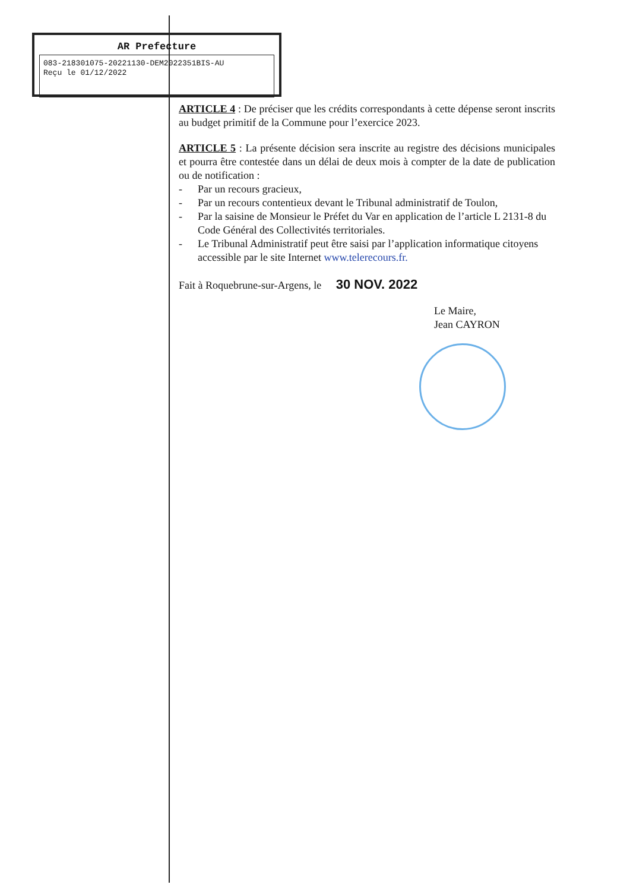AR Prefecture
083-218301075-20221130-DEM2022351BIS-AU
Reçu le 01/12/2022
ARTICLE 4 : De préciser que les crédits correspondants à cette dépense seront inscrits au budget primitif de la Commune pour l’exercice 2023.
ARTICLE 5 : La présente décision sera inscrite au registre des décisions municipales et pourra être contestée dans un délai de deux mois à compter de la date de publication ou de notification :
- Par un recours gracieux,
- Par un recours contentieux devant le Tribunal administratif de Toulon,
- Par la saisine de Monsieur le Préfet du Var en application de l’article L 2131-8 du Code Général des Collectivités territoriales.
- Le Tribunal Administratif peut être saisi par l’application informatique citoyens accessible par le site Internet www.telerecours.fr.
Fait à Roquebrune-sur-Argens, le 30 NOV. 2022
Le Maire,
Jean CAYRON